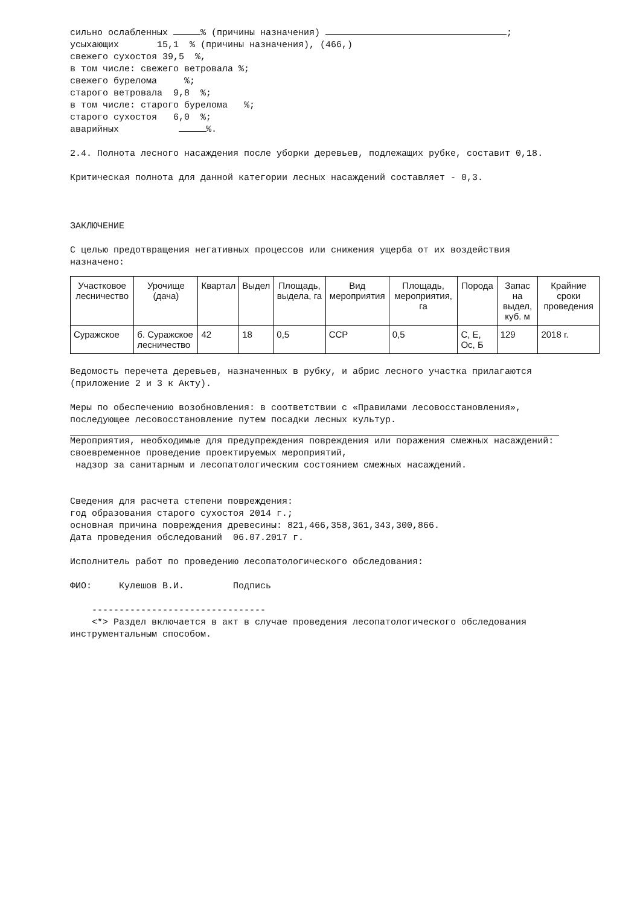сильно ослабленных % (причины назначения) ;
усыхающих 15,1 % (причины назначения), (466,)
свежего сухостоя 39,5 %,
в том числе: свежего ветровала %;
свежего бурелома %;
старого ветровала 9,8 %;
в том числе: старого бурелома %;
старого сухостоя 6,0 %;
аварийных %.
2.4. Полнота лесного насаждения после уборки деревьев, подлежащих рубке, составит 0,18.
Критическая полнота для данной категории лесных насаждений составляет - 0,3.
ЗАКЛЮЧЕНИЕ
С целью предотвращения негативных процессов или снижения ущерба от их воздействия назначено:
| Участковое лесничество | Урочище (дача) | Квартал | Выдел | Площадь, выдела, га | Вид мероприятия | Площадь, мероприятия, га | Порода | Запас на выдел, куб. м | Крайние сроки проведения |
| --- | --- | --- | --- | --- | --- | --- | --- | --- | --- |
| Суражское | б. Суражское лесничество | 42 | 18 | 0,5 | ССР | 0,5 | С, Е, Ос, Б | 129 | 2018 г. |
Ведомость перечета деревьев, назначенных в рубку, и абрис лесного участка прилагаются (приложение 2 и 3 к Акту).
Меры по обеспечению возобновления: в соответствии с «Правилами лесовосстановления», последующее лесовосстановление путем посадки лесных культур.
Мероприятия, необходимые для предупреждения повреждения или поражения смежных насаждений: своевременное проведение проектируемых мероприятий,
надзор за санитарным и лесопатологическим состоянием смежных насаждений.
Сведения для расчета степени повреждения:
год образования старого сухостоя 2014 г.;
основная причина повреждения древесины: 821,466,358,361,343,300,866.
Дата проведения обследований 06.07.2017 г.
Исполнитель работ по проведению лесопатологического обследования:
ФИО: Кулешов В.И. Подпись
--------------------------------
<*> Раздел включается в акт в случае проведения лесопатологического обследования инструментальным способом.